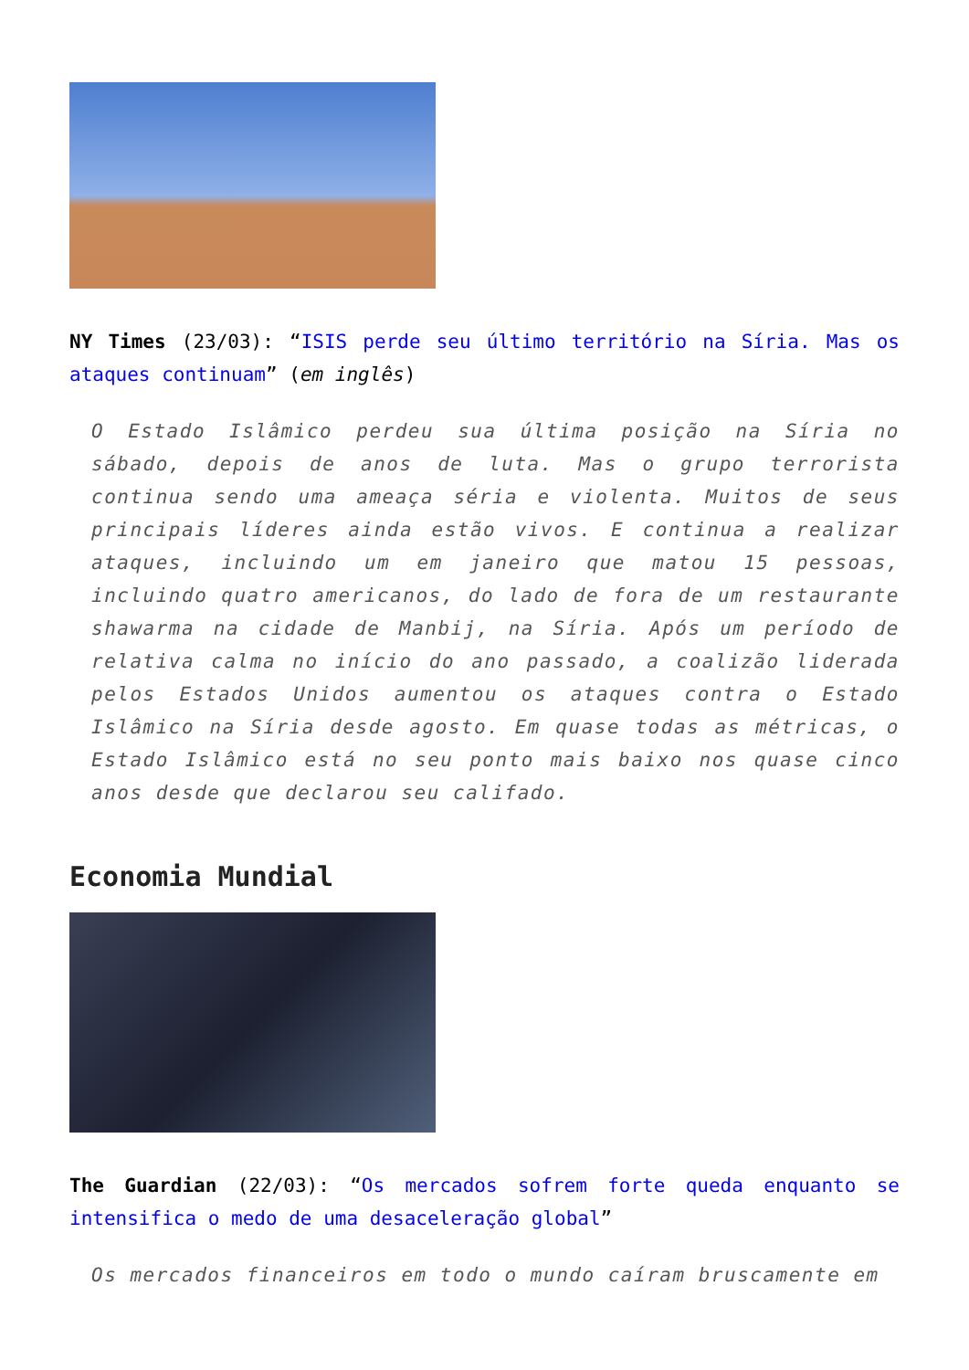NY Times (23/03): “ISIS perde seu último território na Síria. Mas os ataques continuam” (em inglês)
O Estado Islâmico perdeu sua última posição na Síria no sábado, depois de anos de luta. Mas o grupo terrorista continua sendo uma ameaça séria e violenta. Muitos de seus principais líderes ainda estão vivos. E continua a realizar ataques, incluindo um em janeiro que matou 15 pessoas, incluindo quatro americanos, do lado de fora de um restaurante shawarma na cidade de Manbij, na Síria. Após um período de relativa calma no início do ano passado, a coalizão liderada pelos Estados Unidos aumentou os ataques contra o Estado Islâmico na Síria desde agosto. Em quase todas as métricas, o Estado Islâmico está no seu ponto mais baixo nos quase cinco anos desde que declarou seu califado.
Economia Mundial
The Guardian (22/03): “Os mercados sofrem forte queda enquanto se intensifica o medo de uma desaceleração global”
Os mercados financeiros em todo o mundo caíram bruscamente em